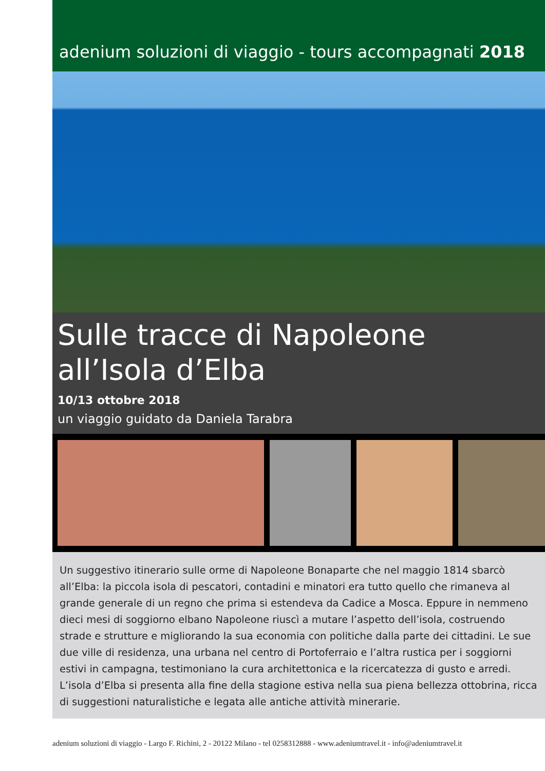adenium soluzioni di viaggio - tours accompagnati 2018
Sulle tracce di Napoleone
all’Isola d’Elba
10/13 ottobre 2018
un viaggio guidato da Daniela Tarabra
Un suggestivo itinerario sulle orme di Napoleone Bonaparte che nel maggio 1814 sbarcò all’Elba: la piccola isola di pescatori, contadini e minatori era tutto quello che rimaneva al grande generale di un regno che prima si estendeva da Cadice a Mosca. Eppure in nemmeno dieci mesi di soggiorno elbano Napoleone riuscì a mutare l’aspetto dell’isola, costruendo strade e strutture e migliorando la sua economia con politiche dalla parte dei cittadini. Le sue due ville di residenza, una urbana nel centro di Portoferraio e l’altra rustica per i soggiorni estivi in campagna, testimoniano la cura architettonica e la ricercatezza di gusto e arredi. L’isola d’Elba si presenta alla fine della stagione estiva nella sua piena bellezza ottobrina, ricca di suggestioni naturalistiche e legata alle antiche attività minerarie.
adenium soluzioni di viaggio - Largo F. Richini, 2 - 20122 Milano - tel 0258312888 - www.adeniumtravel.it - info@adeniumtravel.it